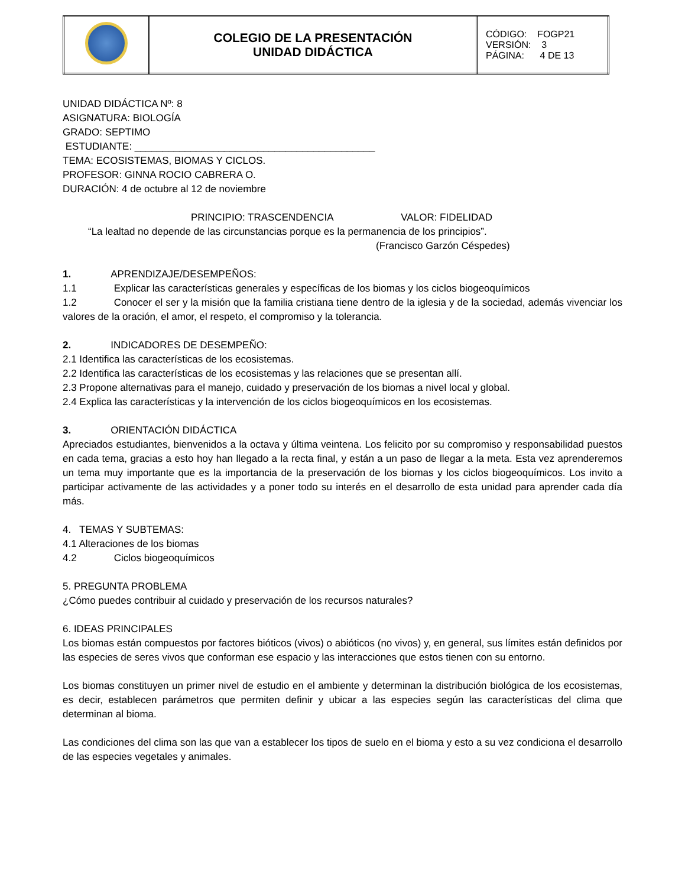| | COLEGIO DE LA PRESENTACIÓN UNIDAD DIDÁCTICA | CÓDIGO: FOGP21 VERSIÓN: 3 PÁGINA: 4 DE 13 |
UNIDAD DIDÁCTICA Nº: 8
ASIGNATURA: BIOLOGÍA
GRADO: SEPTIMO
ESTUDIANTE: ___________________________________________
TEMA: ECOSISTEMAS, BIOMAS Y CICLOS.
PROFESOR: GINNA ROCIO CABRERA O.
DURACIÓN: 4 de octubre al 12 de noviembre
PRINCIPIO: TRASCENDENCIA VALOR: FIDELIDAD
“La lealtad no depende de las circunstancias porque es la permanencia de los principios”.
(Francisco Garzón Céspedes)
1. APRENDIZAJE/DESEMPEÑOS:
1.1 Explicar las características generales y específicas de los biomas y los ciclos biogeoquímicos
1.2 Conocer el ser y la misión que la familia cristiana tiene dentro de la iglesia y de la sociedad, además vivenciar los valores de la oración, el amor, el respeto, el compromiso y la tolerancia.
2. INDICADORES DE DESEMPEÑO:
2.1 Identifica las características de los ecosistemas.
2.2 Identifica las características de los ecosistemas y las relaciones que se presentan allí.
2.3 Propone alternativas para el manejo, cuidado y preservación de los biomas a nivel local y global.
2.4 Explica las características y la intervención de los ciclos biogeoquímicos en los ecosistemas.
3. ORIENTACIÓN DIDÁCTICA
Apreciados estudiantes, bienvenidos a la octava y última veintena. Los felicito por su compromiso y responsabilidad puestos en cada tema, gracias a esto hoy han llegado a la recta final, y están a un paso de llegar a la meta. Esta vez aprenderemos un tema muy importante que es la importancia de la preservación de los biomas y los ciclos biogeoquímicos. Los invito a participar activamente de las actividades y a poner todo su interés en el desarrollo de esta unidad para aprender cada día más.
4. TEMAS Y SUBTEMAS:
4.1 Alteraciones de los biomas
4.2 Ciclos biogeoquímicos
5. PREGUNTA PROBLEMA
¿Cómo puedes contribuir al cuidado y preservación de los recursos naturales?
6. IDEAS PRINCIPALES
Los biomas están compuestos por factores bióticos (vivos) o abióticos (no vivos) y, en general, sus límites están definidos por las especies de seres vivos que conforman ese espacio y las interacciones que estos tienen con su entorno.
Los biomas constituyen un primer nivel de estudio en el ambiente y determinan la distribución biológica de los ecosistemas, es decir, establecen parámetros que permiten definir y ubicar a las especies según las características del clima que determinan al bioma.
Las condiciones del clima son las que van a establecer los tipos de suelo en el bioma y esto a su vez condiciona el desarrollo de las especies vegetales y animales.